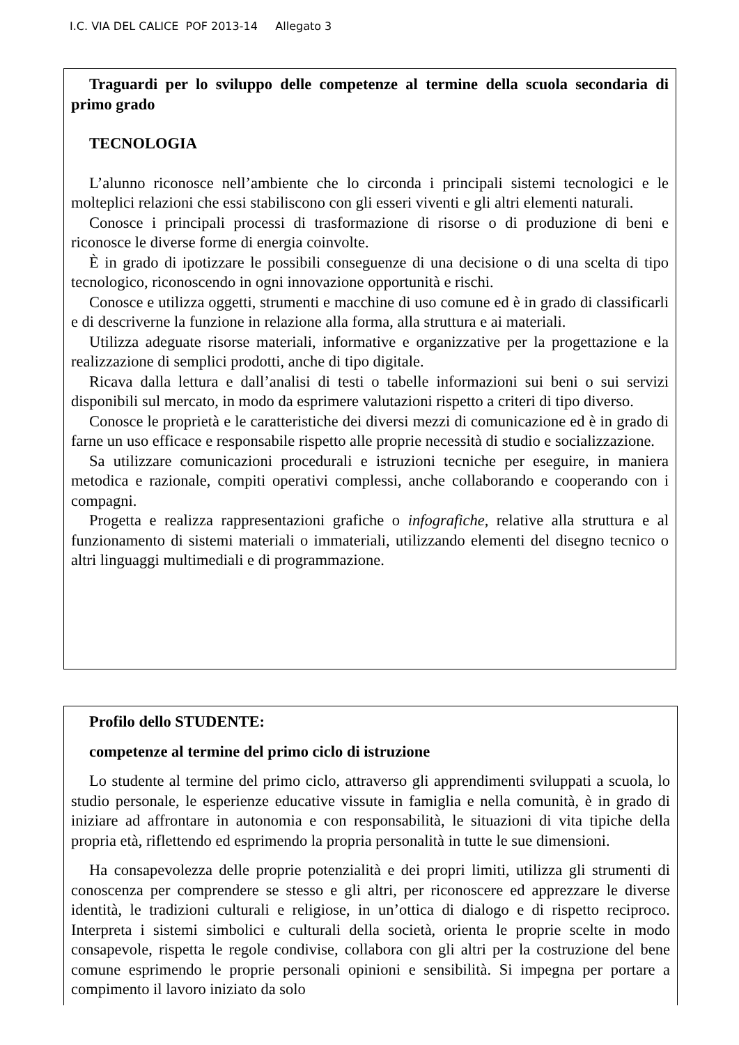I.C. VIA DEL CALICE POF 2013-14 Allegato 3
Traguardi per lo sviluppo delle competenze al termine della scuola secondaria di primo grado
TECNOLOGIA
L’alunno riconosce nell’ambiente che lo circonda i principali sistemi tecnologici e le molteplici relazioni che essi stabiliscono con gli esseri viventi e gli altri elementi naturali.
Conosce i principali processi di trasformazione di risorse o di produzione di beni e riconosce le diverse forme di energia coinvolte.
È in grado di ipotizzare le possibili conseguenze di una decisione o di una scelta di tipo tecnologico, riconoscendo in ogni innovazione opportunità e rischi.
Conosce e utilizza oggetti, strumenti e macchine di uso comune ed è in grado di classificarli e di descriverne la funzione in relazione alla forma, alla struttura e ai materiali.
Utilizza adeguate risorse materiali, informative e organizzative per la progettazione e la realizzazione di semplici prodotti, anche di tipo digitale.
Ricava dalla lettura e dall’analisi di testi o tabelle informazioni sui beni o sui servizi disponibili sul mercato, in modo da esprimere valutazioni rispetto a criteri di tipo diverso.
Conosce le proprietà e le caratteristiche dei diversi mezzi di comunicazione ed è in grado di farne un uso efficace e responsabile rispetto alle proprie necessità di studio e socializzazione.
Sa utilizzare comunicazioni procedurali e istruzioni tecniche per eseguire, in maniera metodica e razionale, compiti operativi complessi, anche collaborando e cooperando con i compagni.
Progetta e realizza rappresentazioni grafiche o infografiche, relative alla struttura e al funzionamento di sistemi materiali o immateriali, utilizzando elementi del disegno tecnico o altri linguaggi multimediali e di programmazione.
Profilo dello STUDENTE:
competenze al termine del primo ciclo di istruzione
Lo studente al termine del primo ciclo, attraverso gli apprendimenti sviluppati a scuola, lo studio personale, le esperienze educative vissute in famiglia e nella comunità, è in grado di iniziare ad affrontare in autonomia e con responsabilità, le situazioni di vita tipiche della propria età, riflettendo ed esprimendo la propria personalità in tutte le sue dimensioni.
Ha consapevolezza delle proprie potenzialità e dei propri limiti, utilizza gli strumenti di conoscenza per comprendere se stesso e gli altri, per riconoscere ed apprezzare le diverse identità, le tradizioni culturali e religiose, in un’ottica di dialogo e di rispetto reciproco. Interpreta i sistemi simbolici e culturali della società, orienta le proprie scelte in modo consapevole, rispetta le regole condivise, collabora con gli altri per la costruzione del bene comune esprimendo le proprie personali opinioni e sensibilità. Si impegna per portare a compimento il lavoro iniziato da solo